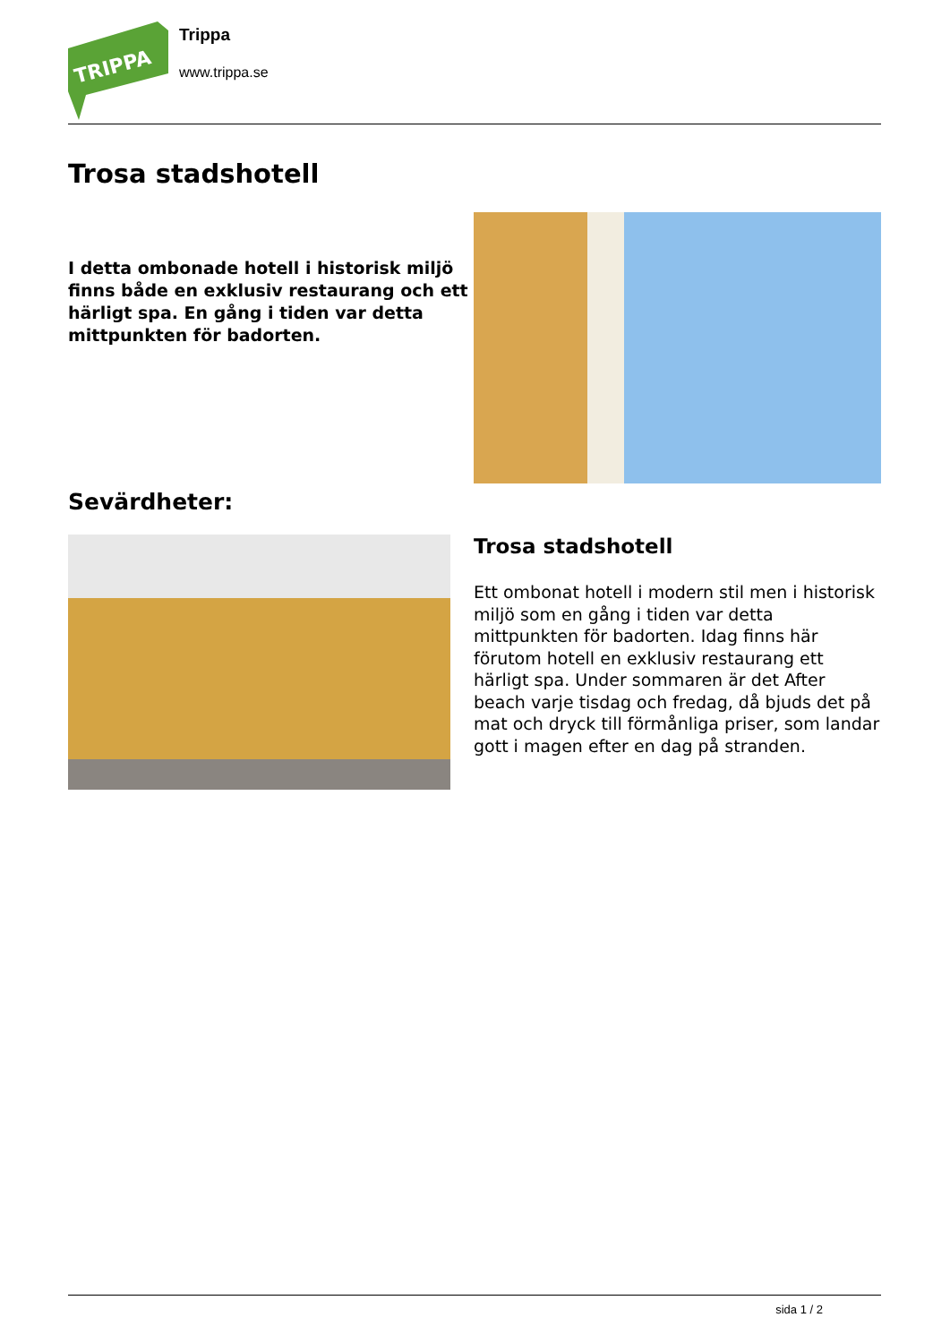TRIPPA
Trippa
www.trippa.se
Trosa stadshotell
I detta ombonade hotell i historisk miljö finns både en exklusiv restaurang och ett härligt spa. En gång i tiden var detta mittpunkten för badorten.
Sevärdheter:
Trosa stadshotell
Ett ombonat hotell i modern stil men i historisk miljö som en gång i tiden var detta mittpunkten för badorten. Idag finns här förutom hotell en exklusiv restaurang ett härligt spa. Under sommaren är det After beach varje tisdag och fredag, då bjuds det på mat och dryck till förmånliga priser, som landar gott i magen efter en dag på stranden.
sida 1 / 2